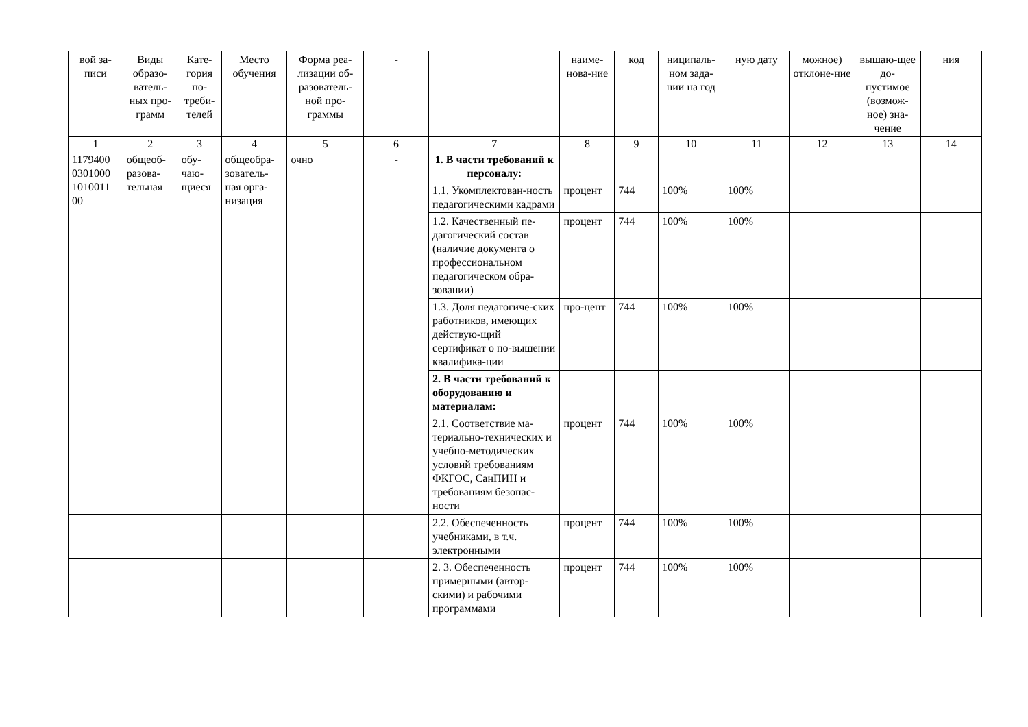| вой за-писи | Виды образо-ватель-ных про-грамм | Кате-гория по-треби-телей | Место обучения | Форма реа-лизации об-разователь-ной про-граммы | - | | наиме-нова-ние | код | ниципаль-ном зада-нии на год | ную дату | можное) отклоне-ние | вышаю-щее до-пустимое (возмож-ное) зна-чение | ния |
| 1 | 2 | 3 | 4 | 5 | 6 | 7 | 8 | 9 | 10 | 11 | 12 | 13 | 14 |
| 1179400 0301000 1010011 00 | общеоб-разова-тельная | обу-чаю-щиеся | общеобра-зователь-ная орга-низация | очно | - | 1. В части требований к персоналу: | | | | | | | |
| | | | | | | 1.1. Укомплектован-ность педагогическими кадрами | процент | 744 | 100% | 100% | | | |
| | | | | | | 1.2. Качественный пе-дагогический состав (наличие документа о профессиональном педагогическом обра-зовании) | процент | 744 | 100% | 100% | | | |
| | | | | | | 1.3. Доля педагогиче-ских работников, имеющих действую-щий сертификат о по-вышении квалифика-ции | про-цент | 744 | 100% | 100% | | | |
| | | | | | | 2. В части требований к оборудованию и материалам: | | | | | | | |
| | | | | | | 2.1. Соответствие ма-териально-технических и учебно-методических условий требованиям ФКГОС, СанПИН и требованиям безопас-ности | процент | 744 | 100% | 100% | | | |
| | | | | | | 2.2. Обеспеченность учебниками, в т.ч. электронными | процент | 744 | 100% | 100% | | | |
| | | | | | | 2. 3. Обеспеченность примерными (автор-скими) и рабочими программами | процент | 744 | 100% | 100% | | | |